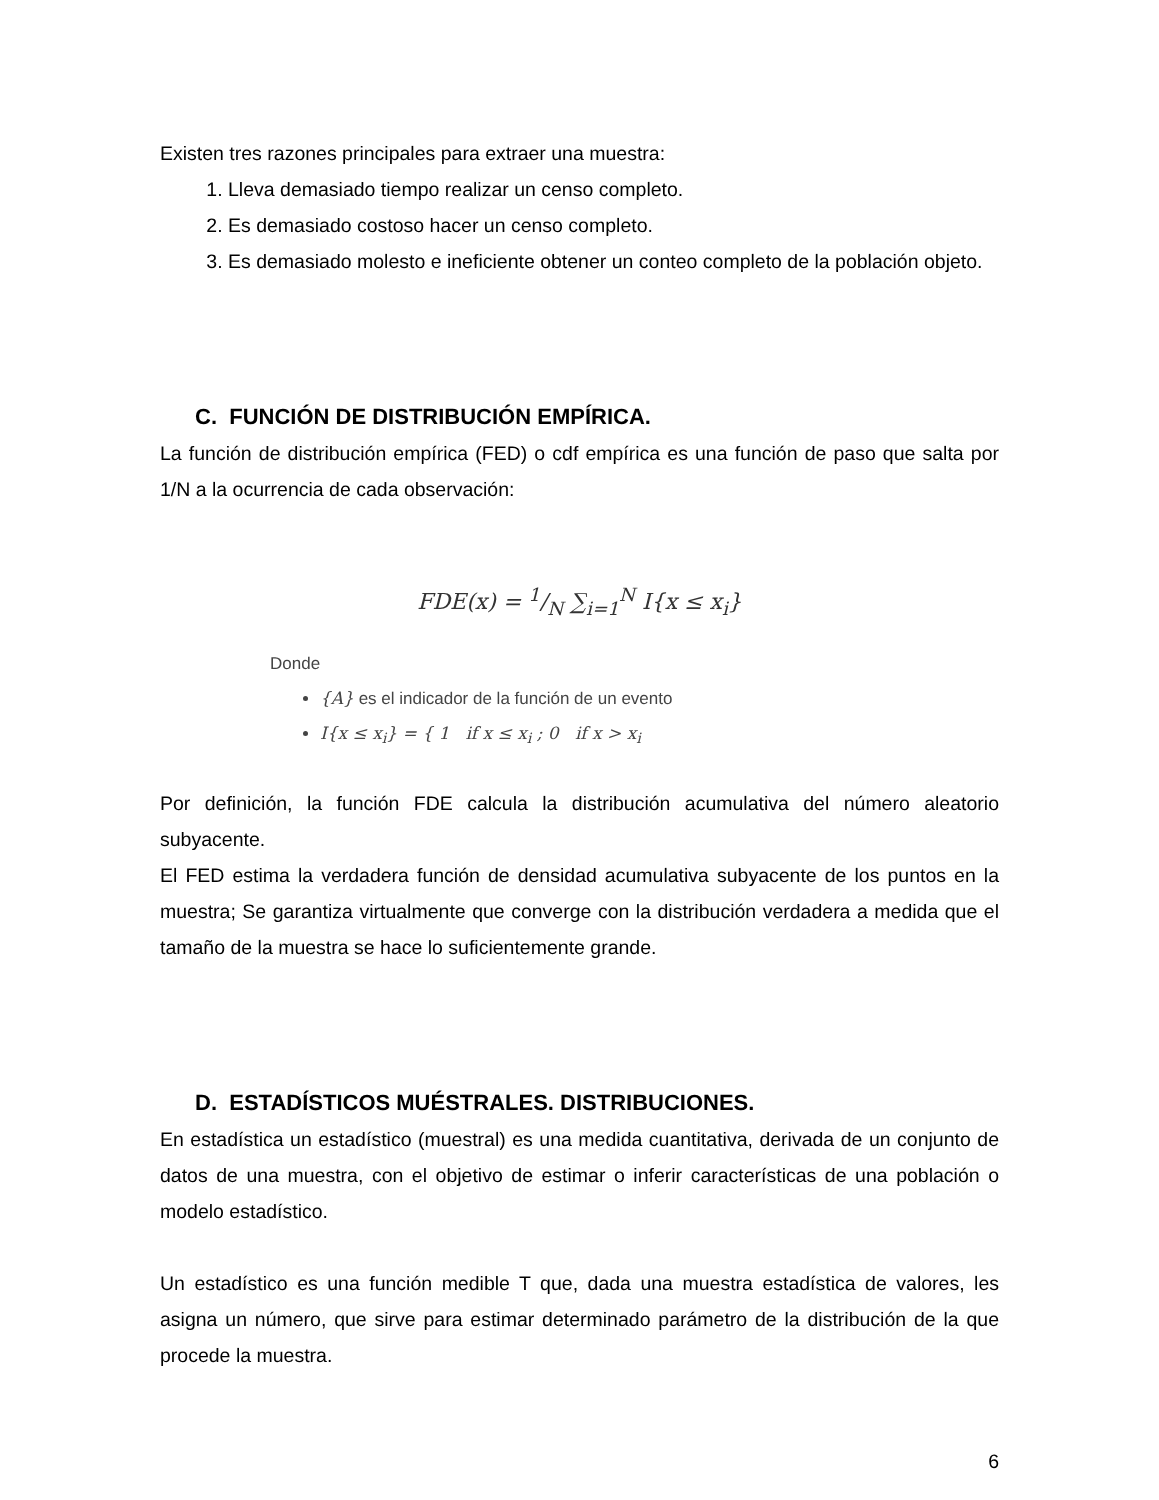Existen tres razones principales para extraer una muestra:
1. Lleva demasiado tiempo realizar un censo completo.
2. Es demasiado costoso hacer un censo completo.
3. Es demasiado molesto e ineficiente obtener un conteo completo de la población objeto.
C. FUNCIÓN DE DISTRIBUCIÓN EMPÍRICA.
La función de distribución empírica (FED) o cdf empírica es una función de paso que salta por 1/N a la ocurrencia de cada observación:
FDE(x) = 1/N ∑<sub>i=1</sub><sup>N</sup> I{x ≤ x<sub>i</sub>}
Donde
{A} es el indicador de la función de un evento
I{x ≤ x<sub>i</sub>} = { 1 if x ≤ x<sub>i</sub> ; 0 if x > x<sub>i</sub>
Por definición, la función FDE calcula la distribución acumulativa del número aleatorio subyacente.
El FED estima la verdadera función de densidad acumulativa subyacente de los puntos en la muestra; Se garantiza virtualmente que converge con la distribución verdadera a medida que el tamaño de la muestra se hace lo suficientemente grande.
D. ESTADÍSTICOS MUÉSTRALES. DISTRIBUCIONES.
En estadística un estadístico (muestral) es una medida cuantitativa, derivada de un conjunto de datos de una muestra, con el objetivo de estimar o inferir características de una población o modelo estadístico.
Un estadístico es una función medible T que, dada una muestra estadística de valores, les asigna un número, que sirve para estimar determinado parámetro de la distribución de la que procede la muestra.
6